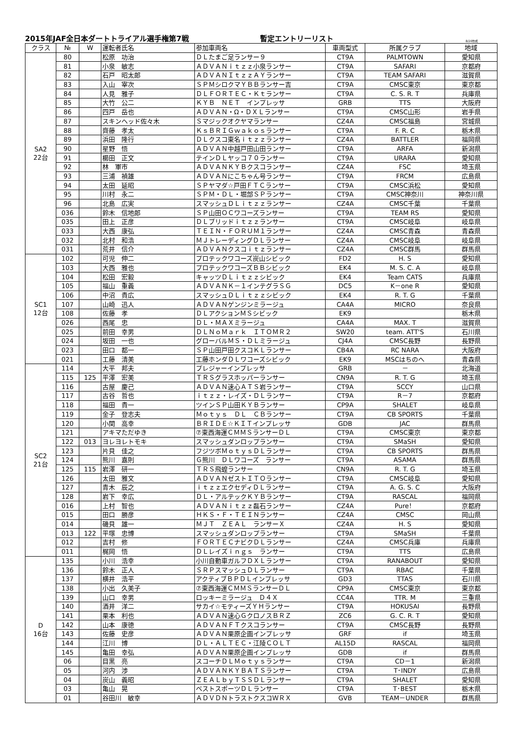2015年JAF全日本ダートトライアル選手権第7戦 暫定エントリーリスト 8/20作成
| クラス | № | W | 運転者氏名 | 参加車両名 | 車両型式 | 所属クラブ | 地域 |
| --- | --- | --- | --- | --- | --- | --- | --- |
| SA2 22台 | 80 | | 松原 功治 | ＤＬたまご足ランサー９ | CT9A | PALMTOWN | 愛知県 |
| | 81 | | 小泉 敏志 | ＡＤＶＡＮｉｔｚｚ小泉ランサー | CT9A | SAFARI | 京都府 |
| | 82 | | 石戸 昭太郎 | ＡＤＶＡＮＩｔｚｚＡＹランサー | CT9A | TEAM SAFARI | 滋賀県 |
| | 83 | | 入山 宰次 | ＳＰＭシロクマＹＢＢランサー吉 | CT9A | CMSC東京 | 東京都 |
| | 84 | | 人見 雅子 | ＤＬＦＯＲＴＥＣ・Ｋｔランサー | CT9A | C. S. R. T | 兵庫県 |
| | 85 | | 大竹 公二 | ＫＹＢ ＮＥＴ インプレッサ | GRB | TTS | 大阪府 |
| | 86 | | 四戸 岳也 | ＡＤＶＡＮ・Ω・ＤＸＬランサー | CT9A | CMSC山形 | 岩手県 |
| | 87 | | スキンヘッド佐々木 | Ｓマジックオクヤマランサー | CZ4A | CMSC福島 | 宮城県 |
| | 88 | | 齊藤 孝太 | ＫｓＢＲＩＧｗａｋｏｓランサー | CT9A | F. R. C | 栃木県 |
| | 89 | | 浜田 隆行 | ＤＬクスコ東名ｉｔｚｚランサー | CZ4A | BATTLER | 福岡県 |
| | 90 | | 星野 悟 | ＡＤＶＡＮ中越戸田山田ランサー | CT9A | ARFA | 新潟県 |
| | 91 | | 櫛田 正文 | テインＤＬヤッコ７０ランサー | CT9A | URARA | 愛知県 |
| | 92 | | 林 軍市 | ＡＤＶＡＮＫＹＢクスコランサー | CZ4A | FSC | 埼玉県 |
| | 93 | | 三浦 禎雄 | ＡＤＶＡＮにこちゃん号ランサー | CT9A | FRCM | 広島県 |
| | 94 | | 太田 延昭 | ＳＰヤマダ☆戸田ＦＴＣランサー | CT9A | CMSC浜松 | 愛知県 |
| | 95 | | 川村 永二 | ＳＰＭ・ＤＬ・堀部ＳＰランサー | CT9A | CMSC神奈川 | 神奈川県 |
| | 96 | | 北島 広実 | スマッシュＤＬｉｔｚｚランサー | CZ4A | CMSC千葉 | 千葉県 |
| | 036 | | 鈴木 信地郎 | ＳＰ山田ＯＣワコーズランサー | CT9A | TEAM RS | 愛知県 |
| | 035 | | 田上 正彦 | ＤＬブリッドｉｔｚｚランサー | CT9A | CMSC岐阜 | 岐阜県 |
| | 033 | | 大西 康弘 | ＴＥＩＮ・ＦＯＲＵＭ１ランサー | CZ4A | CMSC青森 | 青森県 |
| | 032 | | 北村 和浩 | ＭＪトレーディングＤＬランサー | CZ4A | CMSC岐阜 | 岐阜県 |
| | 031 | | 荒井 信介 | ＡＤＶＡＮクスコｉｔｚランサー | CZ4A | CMSC群馬 | 群馬県 |
| SC1 12台 | 102 | | 可児 伸二 | プロテックワコーズ炭山シビック | FD2 | H. S | 愛知県 |
| | 103 | | 大西 雅也 | プロテックワコーズＢＢシビック | EK4 | M. S. C. A | 岐阜県 |
| | 104 | | 松田 宏毅 | キャッツＤＬｉｔｚｚシビック | EK4 | Team CATS | 兵庫県 |
| | 105 | | 福山 重義 | ＡＤＶＡＮＫ－１インテグラＳＧ | DC5 | K－one R | 愛知県 |
| | 106 | | 中沼 貴広 | スマッシュＤＬｉｔｚｚシビック | EK4 | R. T. G | 千葉県 |
| | 107 | | 山崎 迅人 | ＡＤＶＡＮゲンジンミラージュ | CA4A | MICRO | 奈良県 |
| | 108 | | 佐藤 孝 | ＤＬアクションＭＳシビック | EK9 | | 栃木県 |
| | 026 | | 西尾 忠 | ＤＬ・ＭＡＸミラージュ | CA4A | MAX. T | 滋賀県 |
| | 025 | | 前田 幸男 | ＤＬＮｏＭａｒｋ ＩＴＯＭＲ２ | SW20 | team. ATT'S | 石川県 |
| | 024 | | 坂田 一也 | グローバルＭＳ・ＤＬミラージュ | CJ4A | CMSC長野 | 長野県 |
| | 023 | | 田口 都一 | ＳＰ山田戸田クスコＫＬランサー | CB4A | RC NARA | 大阪府 |
| | 021 | | 工藤 清美 | 工藤ホンダＤＬワコーズシビック | EK9 | MSCはちのへ | 青森県 |
| SC2 21台 | 114 | | 大平 邦夫 | プレジャーインプレッサ | GRB | － | 北海道 |
| | 115 | 125 | 平澤 宏美 | ＴＲＳグラスホッパーランサー | CN9A | R. T. G | 埼玉県 |
| | 116 | | 古屋 慶己 | ＡＤＶＡＮ速心ＡＴＳ岩ランサー | CT9A | SCCY | 山口県 |
| | 117 | | 古谷 哲也 | ｉｔｚｚ・レイズ・ＤＬランサー | CT9A | R－7 | 京都府 |
| | 118 | | 福田 貴一 | ツインＳＰ山田ＫＹＢランサー | CP9A | SHALET | 岐阜県 |
| | 119 | | 金子 登志夫 | Ｍｏｔｙｓ ＤＬ ＣＢランサー | CT9A | CB SPORTS | 千葉県 |
| | 120 | | 小関 高幸 | ＢＲＩＤＥ☆ＫＩＴインプレッサ | GDB | JAC | 群馬県 |
| | 121 | | アキマただゆき | ⑦東西海運ＣＭＭＳランサーＤＬ | CT9A | CMSC東京 | 東京都 |
| | 122 | 013 | ヨレヨレトモキ | スマッシュダンロップランサー | CT9A | SMaSH | 愛知県 |
| | 123 | | 片貝 佳之 | フジツボＭｏｔｙｓＤＬランサー | CT9A | CB SPORTS | 群馬県 |
| | 124 | | 熊川 嘉則 | Ｇ熊川 ＤＬワコーズ ランサー | CT9A | ASAMA | 群馬県 |
| | 125 | 115 | 岩澤 研一 | ＴＲＳ飛蝗ランサー | CN9A | R. T. G | 埼玉県 |
| | 126 | | 太田 雅文 | ＡＤＶＡＮゼストＩＴＯランサー | CT9A | CMSC岐阜 | 愛知県 |
| | 127 | | 青木 辰之 | ｉｔｚｚエクセディＤＬランサー | CT9A | A. G. S. C | 大阪府 |
| | 128 | | 岩下 幸広 | ＤＬ・アルテックＫＹＢランサー | CT9A | RASCAL | 福岡県 |
| | 016 | | 上村 智也 | ＡＤＶＡＮｉｔｚｚ磊石ランサー | CZ4A | Pure！ | 京都府 |
| | 015 | | 田口 勝彦 | ＨＫＳ・Ｆ・ＴＥＩＮランサー | CZ4A | CMSC | 岡山県 |
| | 014 | | 磯貝 雄一 | ＭＪＴ ＺＥＡＬ ランサーＸ | CZ4A | H. S | 愛知県 |
| | 013 | 122 | 平塚 忠博 | スマッシュダンロップランサー | CT9A | SMaSH | 千葉県 |
| | 012 | | 吉村 修 | ＦＯＲＴＥＣナビクＤＬランサー | CZ4A | CMSC兵庫 | 兵庫県 |
| | 011 | | 梶岡 悟 | ＤＬレイズｉｎｇｓ ランサー | CT9A | TTS | 広島県 |
| D 16台 | 135 | | 小川 浩幸 | 小川自動車ガルフＤＸＬランサー | CT9A | RANABOUT | 愛知県 |
| | 136 | | 鈴木 正人 | ＳＲＰスマッシュＤＬランサー | CT9A | RBAC | 千葉県 |
| | 137 | | 横井 浩平 | アクティブＢＰＤＬインプレッサ | GD3 | TTAS | 石川県 |
| | 138 | | 小出 久美子 | ⑦東西海運ＣＭＭＳランサーＤＬ | CP9A | CMSC東京 | 東京都 |
| | 139 | | 山口 幸男 | ロッキーミラージュ Ｄ４Ｘ | CC4A | TTR. M | 三重県 |
| | 140 | | 酒井 洋二 | サカイ☆モティーズＹＨランサー | CT9A | HOKUSAI | 長野県 |
| | 141 | | 栗本 利也 | ＡＤＶＡＮ速心ＧクロノスＢＲＺ | ZC6 | G. C. R. T | 愛知県 |
| | 142 | | 山本 康徳 | ＡＤＶＡＮＦＴクスコランサー | CT9A | CMSC長野 | 長野県 |
| | 143 | | 佐藤 史彦 | ＡＤＶＡＮ栗原企画インプレッサ | GRF | if | 埼玉県 |
| | 144 | | 江川 博 | ＤＬ・ＡＬＴＥＣ・江陵ＣＯＬＴ | AL15D | RASCAL | 福岡県 |
| | 145 | | 亀田 幸弘 | ＡＤＶＡＮ栗原企画インプレッサ | GDB | if | 群馬県 |
| | 06 | | 目黒 亮 | スコーチＤＬＭｏｔｙｓランサー | CT9A | CD－1 | 新潟県 |
| | 05 | | 河内 渉 | ＡＤＶＡＮＫＹＢＡＴＳランサー | CT9A | T･INDY | 広島県 |
| | 04 | | 炭山 義昭 | ＺＥＡＬｂｙＴＳＳＤＬランサー | CT9A | SHALET | 愛知県 |
| | 03 | | 亀山 晃 | ベストスポーツＤＬランサー | CT9A | T･BEST | 栃木県 |
| | 01 | | 谷田川 敏幸 | ＡＤＶＤＮトラストクスコＷＲＸ | GVB | TEAM－UNDER | 群馬県 |